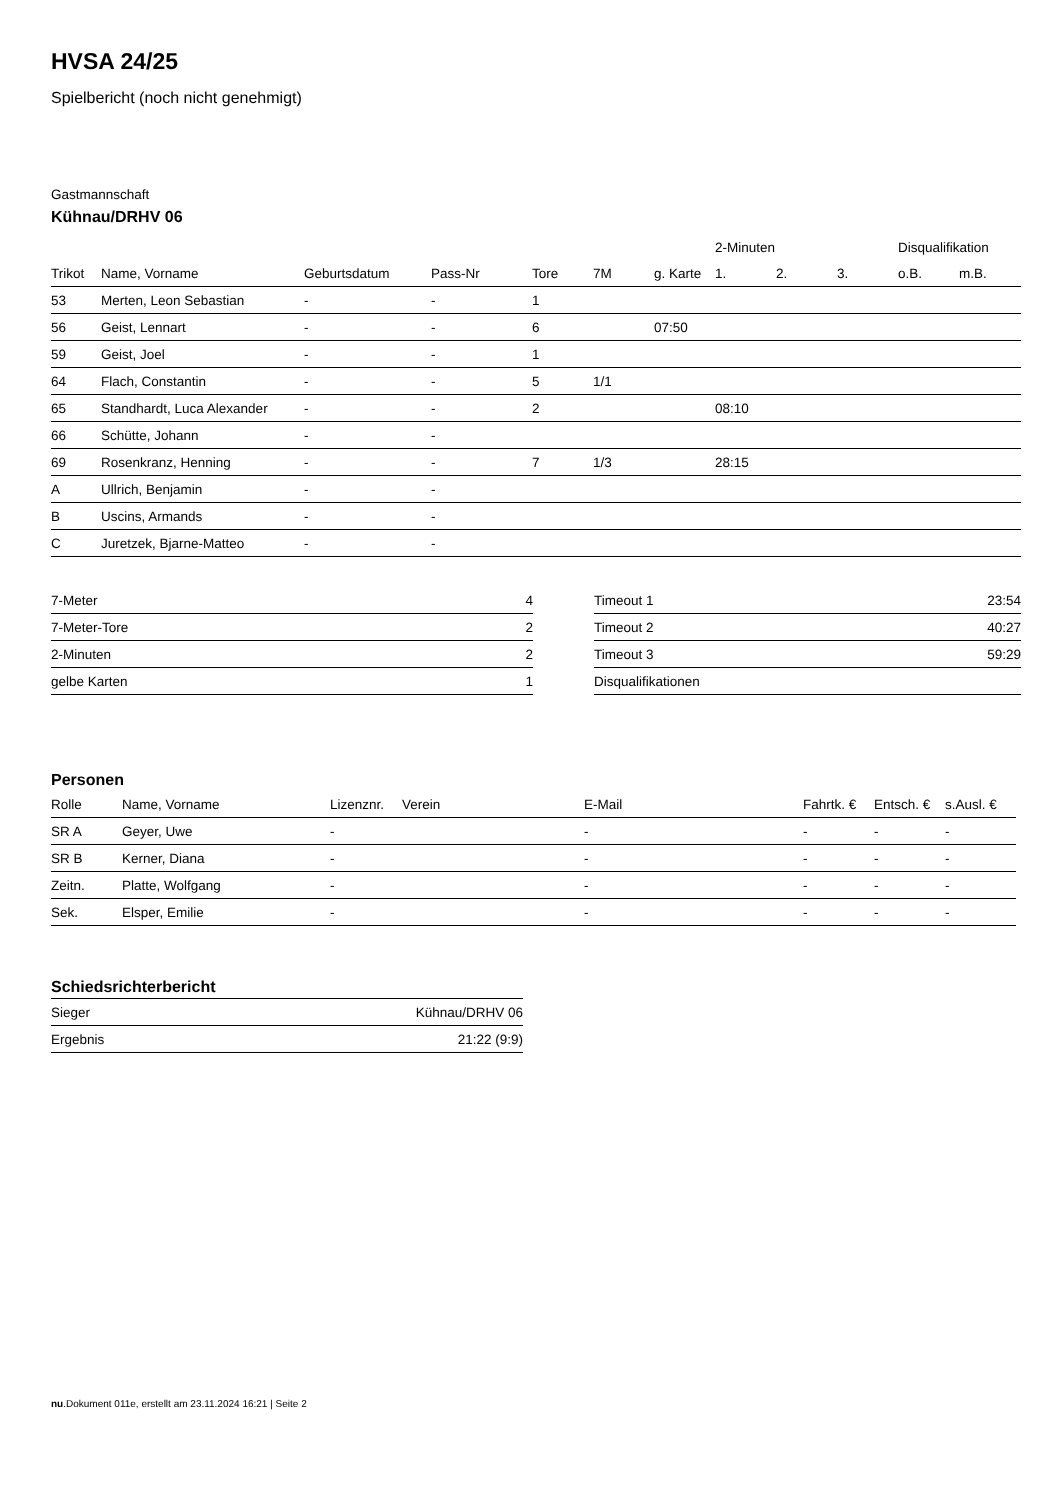HVSA 24/25
Spielbericht (noch nicht genehmigt)
Gastmannschaft
Kühnau/DRHV 06
| | | | | | | | 2-Minuten | | | Disqualifikation | |
| --- | --- | --- | --- | --- | --- | --- | --- | --- | --- | --- | --- |
| Trikot | Name, Vorname | Geburtsdatum | Pass-Nr | Tore | 7M | g. Karte | 1. | 2. | 3. | o.B. | m.B. |
| 53 | Merten, Leon Sebastian | - | - | 1 | | | | | | | |
| 56 | Geist, Lennart | - | - | 6 | | 07:50 | | | | | |
| 59 | Geist, Joel | - | - | 1 | | | | | | | |
| 64 | Flach, Constantin | - | - | 5 | 1/1 | | | | | | |
| 65 | Standhardt, Luca Alexander | - | - | 2 | | | 08:10 | | | | |
| 66 | Schütte, Johann | - | - | | | | | | | | |
| 69 | Rosenkranz, Henning | - | - | 7 | 1/3 | | 28:15 | | | | |
| A | Ullrich, Benjamin | - | - | | | | | | | | |
| B | Uscins, Armands | - | - | | | | | | | | |
| C | Juretzek, Bjarne-Matteo | - | - | | | | | | | | |
| 7-Meter | 4 |
| 7-Meter-Tore | 2 |
| 2-Minuten | 2 |
| gelbe Karten | 1 |
| Timeout 1 | 23:54 |
| Timeout 2 | 40:27 |
| Timeout 3 | 59:29 |
| Disqualifikationen | |
Personen
| Rolle | Name, Vorname | Lizenznr. | Verein | E-Mail | Fahrtk. € | Entsch. € | s.Ausl. € |
| --- | --- | --- | --- | --- | --- | --- | --- |
| SR A | Geyer, Uwe | - | | - | - | - | - |
| SR B | Kerner, Diana | - | | - | - | - | - |
| Zeitn. | Platte, Wolfgang | - | | - | - | - | - |
| Sek. | Elsper, Emilie | - | | - | - | - | - |
Schiedsrichterbericht
| Sieger | Kühnau/DRHV 06 |
| Ergebnis | 21:22 (9:9) |
nu.Dokument 011e, erstellt am 23.11.2024 16:21 | Seite 2